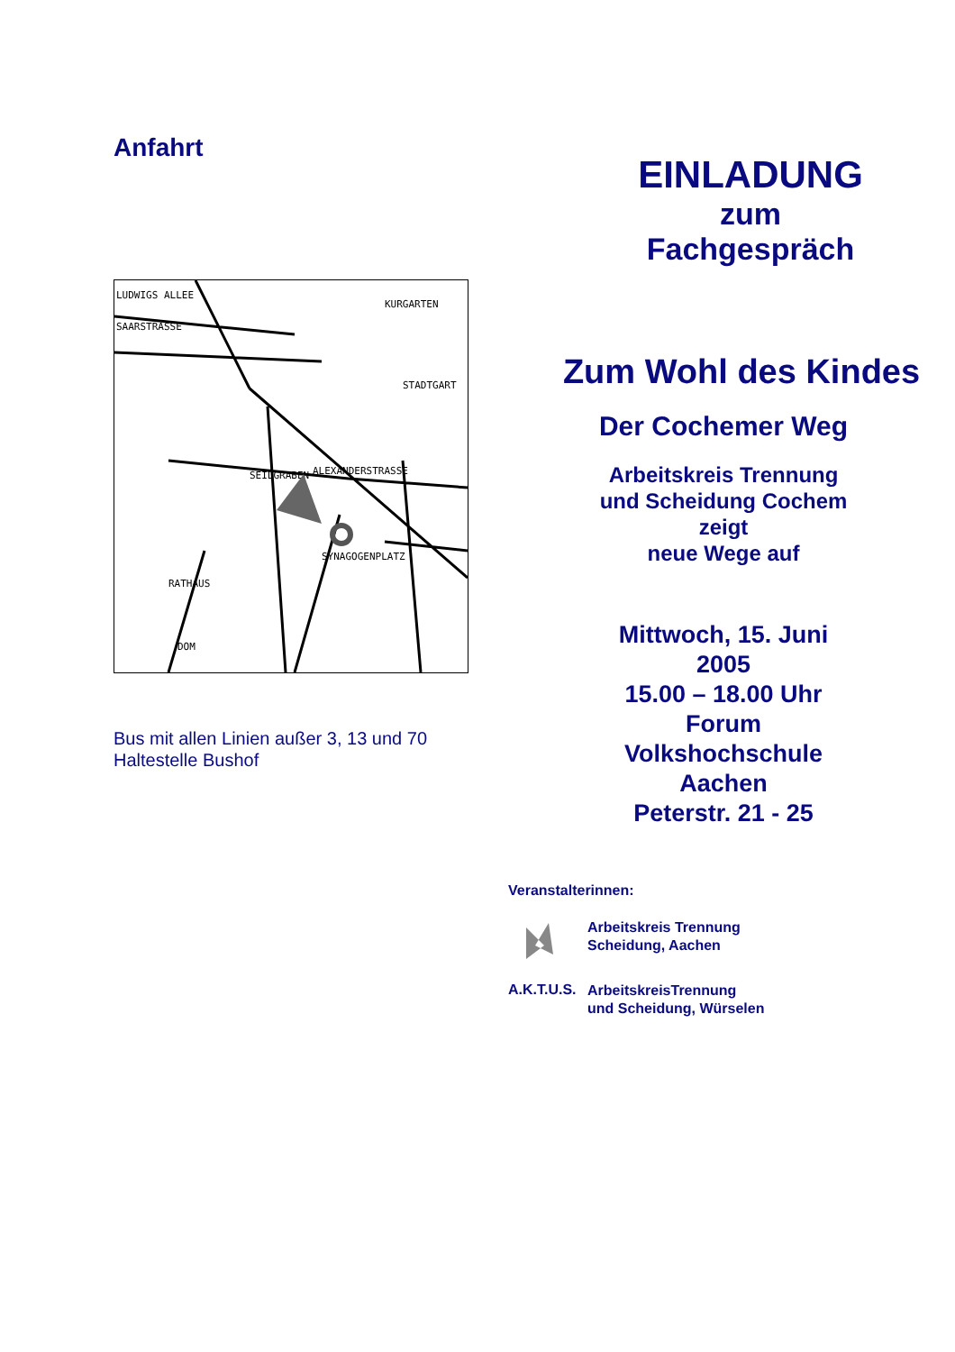Anfahrt
LUDWIGS ALLEE
SAARSTRASSE
KURGARTEN
SEILGRABEN
ALEXANDERSTRASSE
RATHAUS
DOM
SYNAGOGENPLATZ
STADTGART
Bus mit allen Linien außer 3, 13 und 70
Haltestelle Bushof
EINLADUNG
zum
Fachgespräch
Zum Wohl des Kindes
Der Cochemer Weg
Arbeitskreis Trennung
und Scheidung Cochem
zeigt
neue Wege auf
Mittwoch, 15. Juni
2005
15.00 – 18.00 Uhr
Forum
Volkshochschule
Aachen
Peterstr. 21 - 25
Veranstalterinnen:
Arbeitskreis Trennung
Scheidung, Aachen
A.K.T.U.S.
ArbeitskreisTrennung
und Scheidung, Würselen